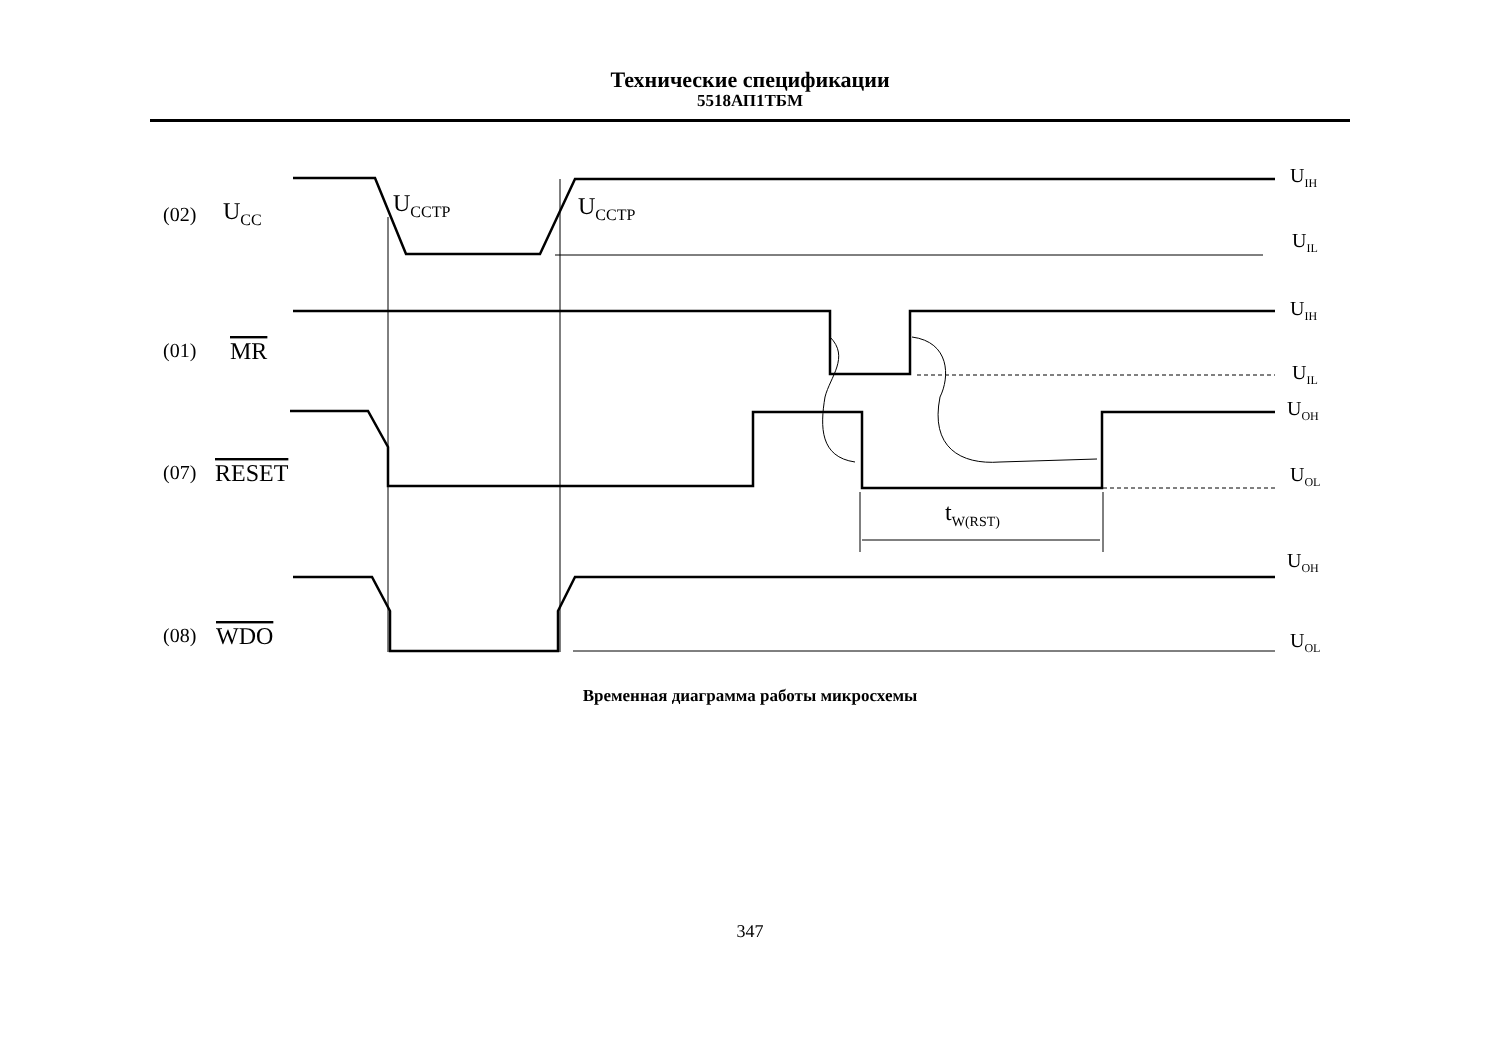Технические спецификации
5518АП1ТБМ
(02)
UCC
UCCTP
UCCTP
(01)
MR
(07)
RESET
(08)
WDO
tW(RST)
UIH
UIL
UIH
UIL
UOH
UOL
UOH
UOL
Временная диаграмма работы микросхемы
347